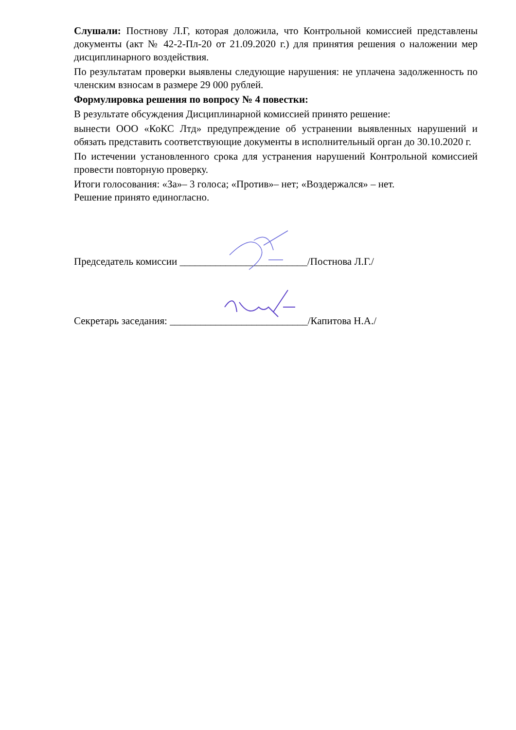Слушали: Постнову Л.Г, которая доложила, что Контрольной комиссией представлены документы (акт № 42-2-Пл-20 от 21.09.2020 г.) для принятия решения о наложении мер дисциплинарного воздействия.
По результатам проверки выявлены следующие нарушения: не уплачена задолженность по членским взносам в размере 29 000 рублей.
Формулировка решения по вопросу № 4 повестки:
В результате обсуждения Дисциплинарной комиссией принято решение:
вынести ООО «КоКС Лтд» предупреждение об устранении выявленных нарушений и обязать представить соответствующие документы в исполнительный орган до 30.10.2020 г.
По истечении установленного срока для устранения нарушений Контрольной комиссией провести повторную проверку.
Итоги голосования: «За»– 3 голоса; «Против»– нет; «Воздержался» – нет.
Решение принято единогласно.
Председатель комиссии _________________________/Постнова Л.Г./
Секретарь заседания: ___________________________/Капитова Н.А./